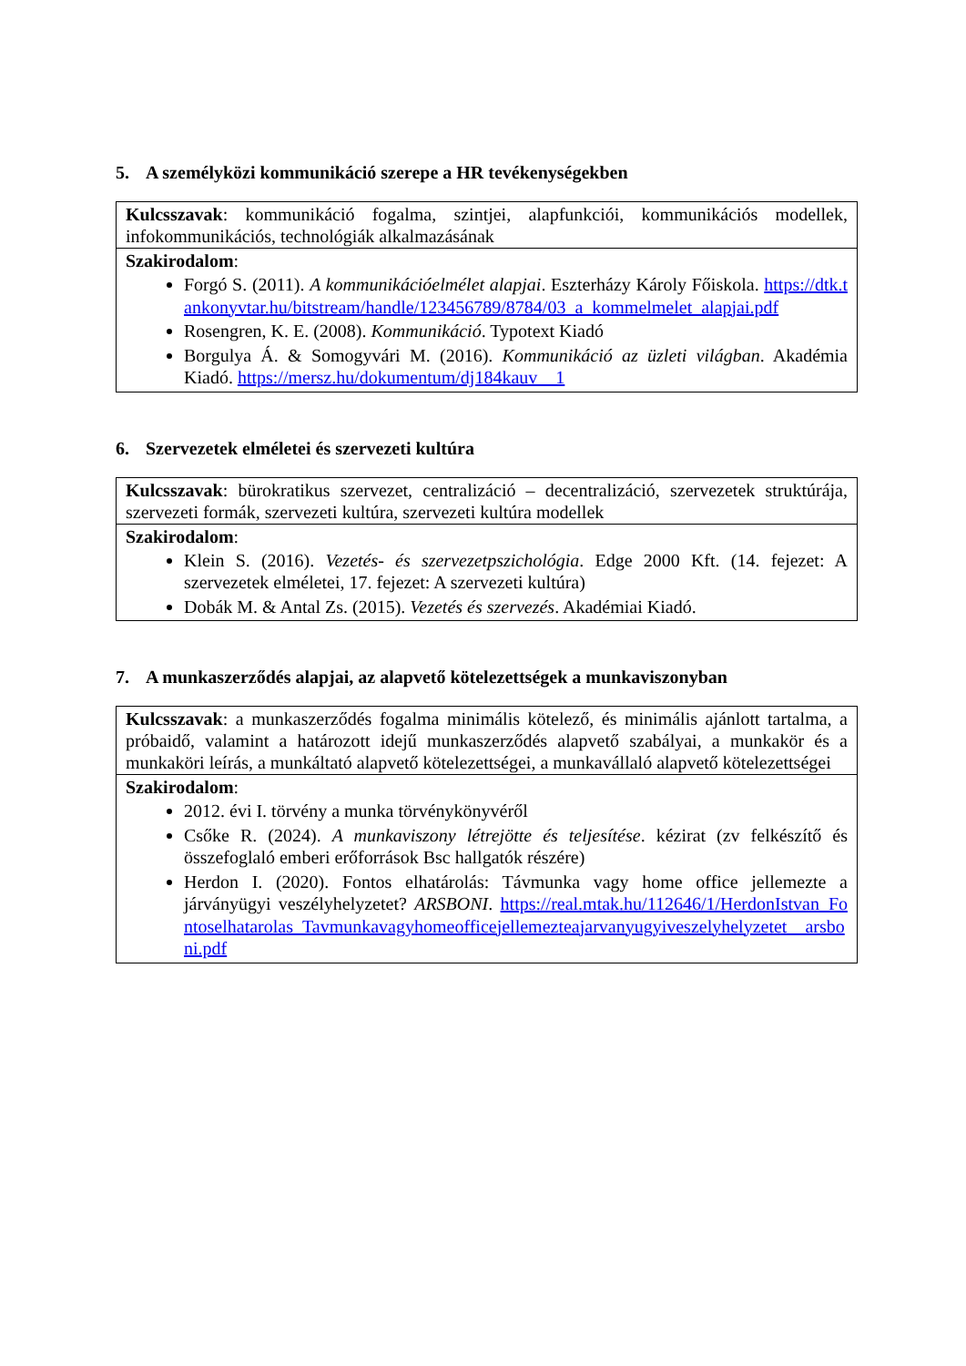5. A személyközi kommunikáció szerepe a HR tevékenységekben
| Kulcsszavak : kommunikáció fogalma, szintjei, alapfunkciói, kommunikációs modellek, infokommunikációs, technológiák alkalmazásának |
| Szakirodalom : Forgó S. (2011). A kommunikációelmélet alapjai . Eszterházy Károly Főiskola. https://dtk.tankonyvtar.hu/bitstream/handle/123456789/8784/03_a_kommelmelet_alapjai.pdf Rosengren, K. E. (2008). Kommunikáció . Typotext Kiadó Borgulya Á. & Somogyvári M. (2016). Kommunikáció az üzleti világban . Akadémia Kiadó. https://mersz.hu/dokumentum/dj184kauv__1 |
6. Szervezetek elméletei és szervezeti kultúra
| Kulcsszavak : bürokratikus szervezet, centralizáció – decentralizáció, szervezetek struktúrája, szervezeti formák, szervezeti kultúra, szervezeti kultúra modellek |
| Szakirodalom : Klein S. (2016). Vezetés- és szervezetpszichológia . Edge 2000 Kft. (14. fejezet: A szervezetek elméletei, 17. fejezet: A szervezeti kultúra) Dobák M. & Antal Zs. (2015). Vezetés és szervezés . Akadémiai Kiadó. |
7. A munkaszerződés alapjai, az alapvető kötelezettségek a munkaviszonyban
| Kulcsszavak : a munkaszerződés fogalma minimális kötelező, és minimális ajánlott tartalma, a próbaidő, valamint a határozott idejű munkaszerződés alapvető szabályai, a munkakör és a munkaköri leírás, a munkáltató alapvető kötelezettségei, a munkavállaló alapvető kötelezettségei |
| Szakirodalom : 2012. évi I. törvény a munka törvénykönyvéről Csőke R. (2024). A munkaviszony létrejötte és teljesítése . kézirat (zv felkészítő és összefoglaló emberi erőforrások Bsc hallgatók részére) Herdon I. (2020). Fontos elhatárolás: Távmunka vagy home office jellemezte a járványügyi veszélyhelyzetet? ARSBONI . https://real.mtak.hu/112646/1/HerdonIstvan_Fontoselhatarolas_Tavmunkavagyhomeofficejellemezteajarvanyugyiveszelyhelyzetet__arsboni.pdf |